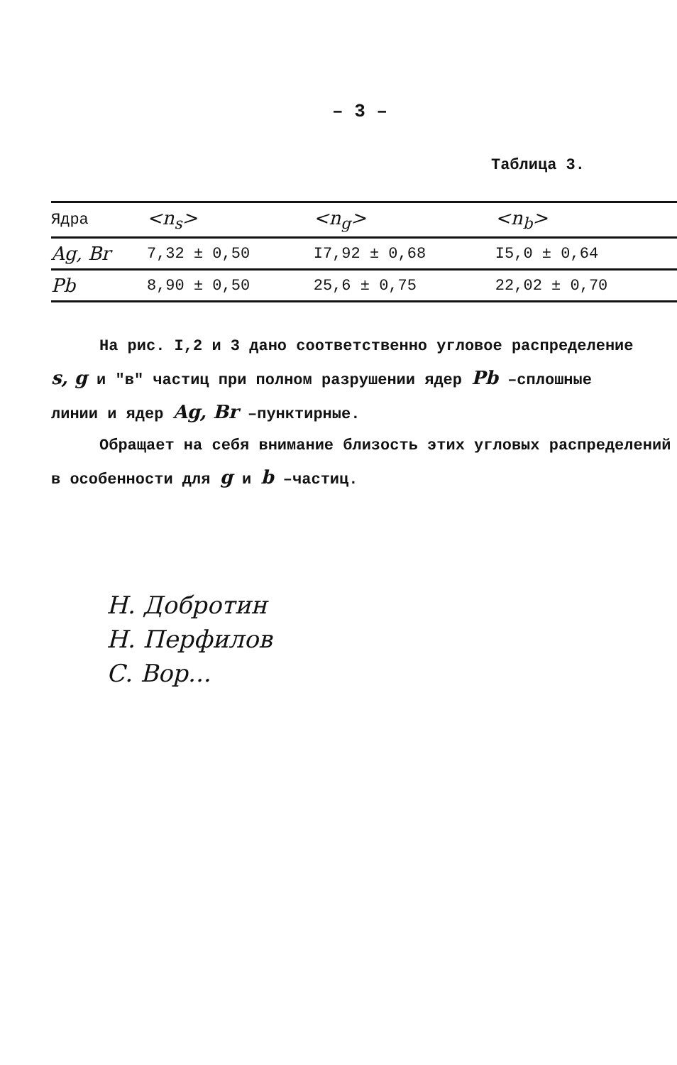– 3 –
Таблица 3.
| Ядра | <n<sub>s</sub>> | <n<sub>g</sub>> | <n<sub>b</sub>> |
| --- | --- | --- | --- |
| Ag, Br | 7,32 ± 0,50 | I7,92 ± 0,68 | I5,0 ± 0,64 |
| Pb | 8,90 ± 0,50 | 25,6 ± 0,75 | 22,02 ± 0,70 |
На рис. I,2 и 3 дано соответственно угловое распределение
s, g и "в" частиц при полном разрушении ядер Pb –сплошные
линии и ядер Ag, Br –пунктирные.
Обращает на себя внимание близость этих угловых распределений
в особенности для g и b –частиц.
Н. Добротин
Н. Перфилов
С. Вор...